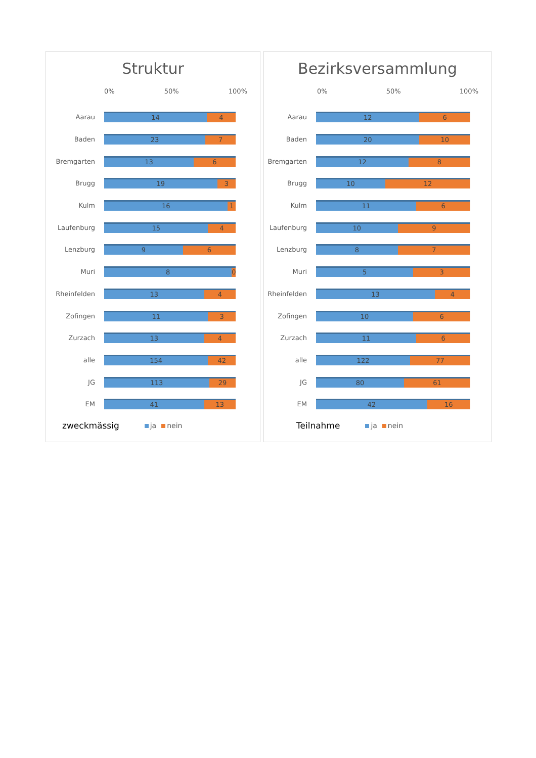Struktur
0% 50% 100%
Aarau
14 4
Baden
23 7
Bremgarten
13 6
Brugg
19 3
Kulm
16 1
Laufenburg
15 4
Lenzburg
9 6
Muri
8 0
Rheinfelden
13 4
Zofingen
11 3
Zurzach
13 4
alle
154 42
JG
113 29
EM
41 13
zweckmässig ja nein
Bezirksversammlung
0% 50% 100%
Aarau
12 6
Baden
20 10
Bremgarten
12 8
Brugg
10 12
Kulm
11 6
Laufenburg
10 9
Lenzburg
8 7
Muri
5 3
Rheinfelden
13 4
Zofingen
10 6
Zurzach
11 6
alle
122 77
JG
80 61
EM
42 16
Teilnahme ja nein